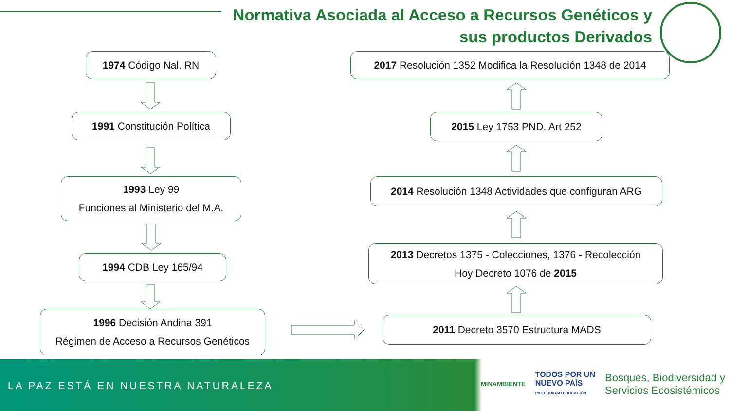Normativa Asociada al Acceso a Recursos Genéticos y
sus productos Derivados
1974 Código Nal. RN
1991 Constitución Política
1993 Ley 99
Funciones al Ministerio del M.A.
1994 CDB Ley 165/94
1996 Decisión Andina 391
Régimen de Acceso a Recursos Genéticos
2017 Resolución 1352 Modifica la Resolución 1348 de 2014
2015 Ley 1753 PND. Art 252
2014 Resolución 1348 Actividades que configuran ARG
2013 Decretos 1375 - Colecciones, 1376 - Recolección
Hoy Decreto 1076 de 2015
2011 Decreto 3570 Estructura MADS
LA PAZ ESTÁ EN NUESTRA NATURALEZA
MINAMBIENTE
TODOS POR UN
NUEVO PAÍS
PAZ EQUIDAD EDUCACIÓN
Bosques, Biodiversidad y
Servicios Ecosistémicos